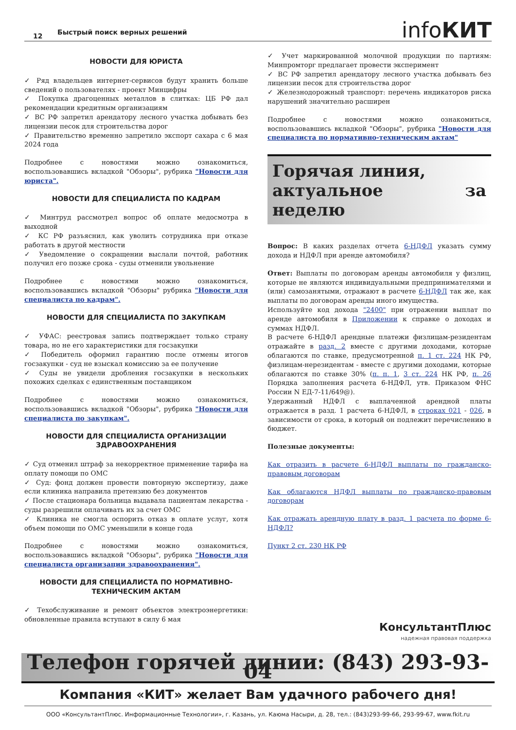12 Быстрый поиск верных решений infoКИТ
НОВОСТИ ДЛЯ ЮРИСТА
✓ Ряд владельцев интернет-сервисов будут хранить больше сведений о пользователях - проект Минцифры
✓ Покупка драгоценных металлов в слитках: ЦБ РФ дал рекомендации кредитным организациям
✓ ВС РФ запретил арендатору лесного участка добывать без лицензии песок для строительства дорог
✓ Правительство временно запретило экспорт сахара с 6 мая 2024 года
Подробнее с новостями можно ознакомиться, воспользовавшись вкладкой "Обзоры", рубрика "Новости для юриста".
НОВОСТИ ДЛЯ СПЕЦИАЛИСТА ПО КАДРАМ
✓ Минтруд рассмотрел вопрос об оплате медосмотра в выходной
✓ КС РФ разъяснил, как уволить сотрудника при отказе работать в другой местности
✓ Уведомление о сокращении выслали почтой, работник получил его позже срока - суды отменили увольнение
Подробнее с новостями можно ознакомиться, воспользовавшись вкладкой "Обзоры" рубрика "Новости для специалиста по кадрам".
НОВОСТИ ДЛЯ СПЕЦИАЛИСТА ПО ЗАКУПКАМ
✓ УФАС: реестровая запись подтверждает только страну товара, но не его характеристики для госзакупки
✓ Победитель оформил гарантию после отмены итогов госзакупки - суд не взыскал комиссию за ее получение
✓ Суды не увидели дробления госзакупки в нескольких похожих сделках с единственным поставщиком
Подробнее с новостями можно ознакомиться, воспользовавшись вкладкой "Обзоры", рубрика "Новости для специалиста по закупкам".
НОВОСТИ ДЛЯ СПЕЦИАЛИСТА ОРГАНИЗАЦИИ ЗДРАВООХРАНЕНИЯ
✓ Суд отменил штраф за некорректное применение тарифа на оплату помощи по ОМС
✓ Суд: фонд должен провести повторную экспертизу, даже если клиника направила претензию без документов
✓ После стационара больница выдавала пациентам лекарства - суды разрешили оплачивать их за счет ОМС
✓ Клиника не смогла оспорить отказ в оплате услуг, хотя объем помощи по ОМС уменьшили в конце года
Подробнее с новостями можно ознакомиться, воспользовавшись вкладкой "Обзоры", рубрика "Новости для специалиста организации здравоохранения".
НОВОСТИ ДЛЯ СПЕЦИАЛИСТА ПО НОРМАТИВНО-ТЕХНИЧЕСКИМ АКТАМ
✓ Техобслуживание и ремонт объектов электроэнергетики: обновленные правила вступают в силу 6 мая
✓ Учет маркированной молочной продукции по партиям: Минпромторг предлагает провести эксперимент
✓ ВС РФ запретил арендатору лесного участка добывать без лицензии песок для строительства дорог
✓ Железнодорожный транспорт: перечень индикаторов риска нарушений значительно расширен
Подробнее с новостями можно ознакомиться, воспользовавшись вкладкой "Обзоры", рубрика "Новости для специалиста по нормативно-техническим актам"
Горячая линия,
актуальное за неделю
Вопрос: В каких разделах отчета 6-НДФЛ указать сумму дохода и НДФЛ при аренде автомобиля?
Ответ: Выплаты по договорам аренды автомобиля у физлиц, которые не являются индивидуальными предпринимателями и (или) самозанятыми, отражают в расчете 6-НДФЛ так же, как выплаты по договорам аренды иного имущества.
Используйте код дохода "2400" при отражении выплат по аренде автомобиля в Приложении к справке о доходах и суммах НДФЛ.
В расчете 6-НДФЛ арендные платежи физлицам-резидентам отражайте в разд. 2 вместе с другими доходами, которые облагаются по ставке, предусмотренной п. 1 ст. 224 НК РФ, физлицам-нерезидентам - вместе с другими доходами, которые облагаются по ставке 30% (п. п. 1, 3 ст. 224 НК РФ, п. 26 Порядка заполнения расчета 6-НДФЛ, утв. Приказом ФНС России N ЕД-7-11/649@).
Удержанный НДФЛ с выплаченной арендной платы отражается в разд. 1 расчета 6-НДФЛ, в строках 021 - 026, в зависимости от срока, в который он подлежит перечислению в бюджет.
Полезные документы:
Как отразить в расчете 6-НДФЛ выплаты по гражданско-правовым договорам
Как облагаются НДФЛ выплаты по гражданско-правовым договорам
Как отражать арендную плату в разд. 1 расчета по форме 6-НДФЛ?
Пункт 2 ст. 230 НК РФ
КонсультантПлюс
надежная правовая поддержка
Телефон горячей линии: (843) 293-93-04
Компания «КИТ» желает Вам удачного рабочего дня!
ООО «КонсультантПлюс. Информационные Технологии», г. Казань, ул. Каюма Насыри, д. 28, тел.: (843)293-99-66, 293-99-67, www.fkit.ru